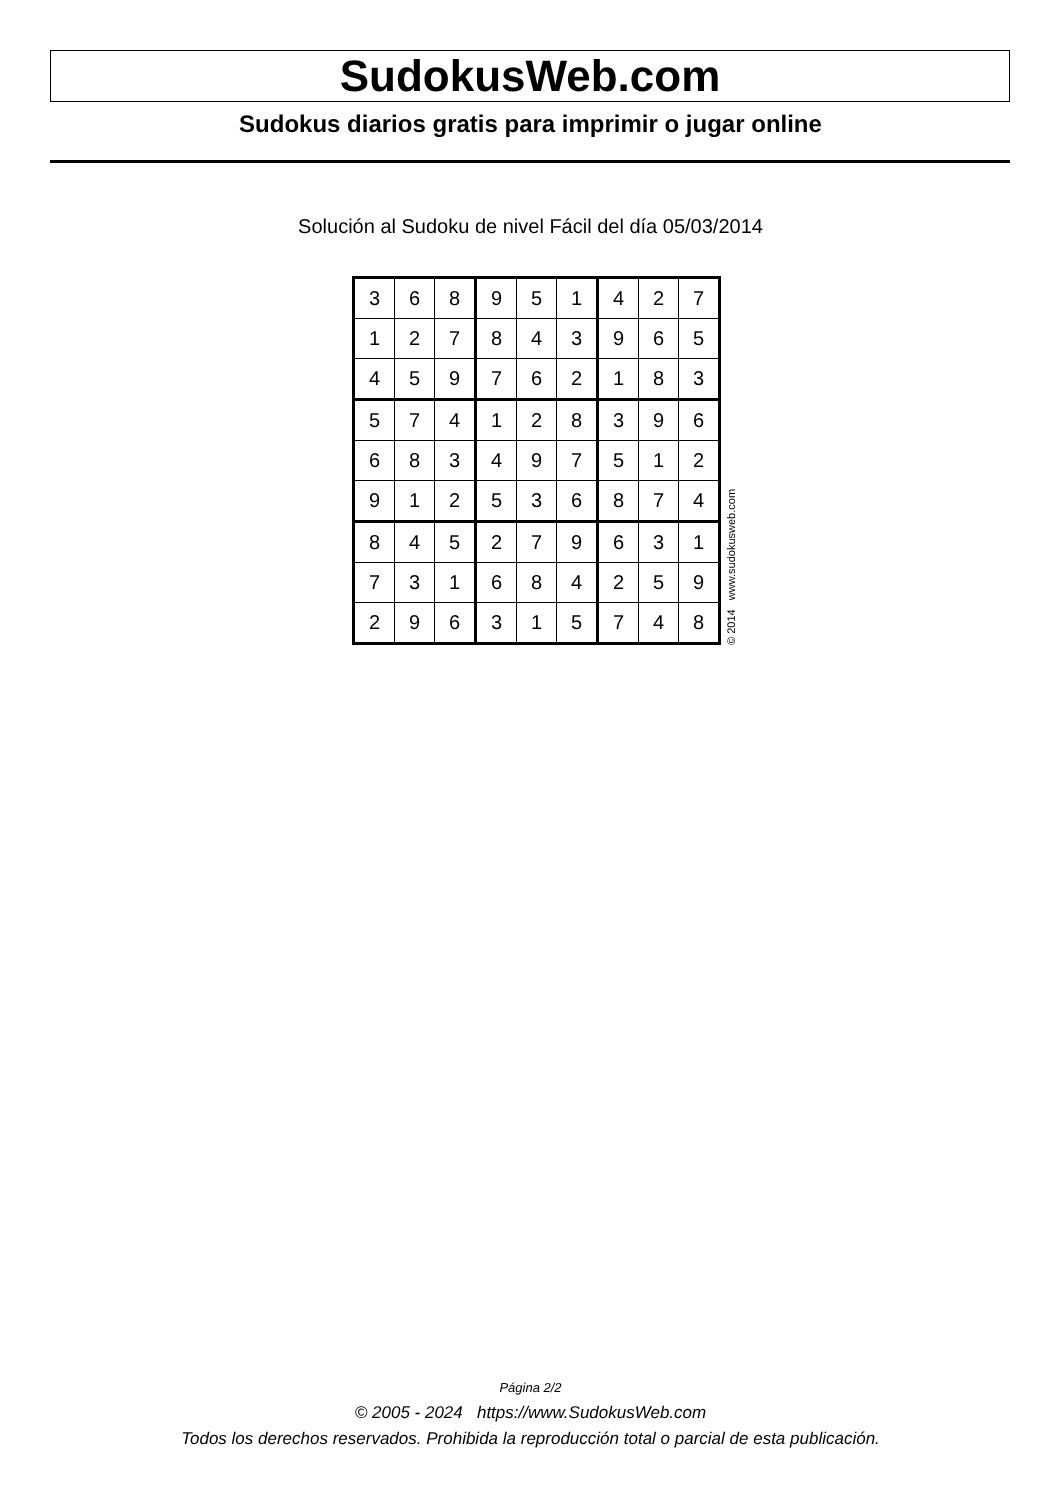SudokusWeb.com
Sudokus diarios gratis para imprimir o jugar online
Solución al Sudoku de nivel Fácil del día 05/03/2014
| 3 | 6 | 8 | 9 | 5 | 1 | 4 | 2 | 7 |
| 1 | 2 | 7 | 8 | 4 | 3 | 9 | 6 | 5 |
| 4 | 5 | 9 | 7 | 6 | 2 | 1 | 8 | 3 |
| 5 | 7 | 4 | 1 | 2 | 8 | 3 | 9 | 6 |
| 6 | 8 | 3 | 4 | 9 | 7 | 5 | 1 | 2 |
| 9 | 1 | 2 | 5 | 3 | 6 | 8 | 7 | 4 |
| 8 | 4 | 5 | 2 | 7 | 9 | 6 | 3 | 1 |
| 7 | 3 | 1 | 6 | 8 | 4 | 2 | 5 | 9 |
| 2 | 9 | 6 | 3 | 1 | 5 | 7 | 4 | 8 |
© 2014 www.sudokusweb.com
Página 2/2
© 2005 - 2024 https://www.SudokusWeb.com
Todos los derechos reservados. Prohibida la reproducción total o parcial de esta publicación.